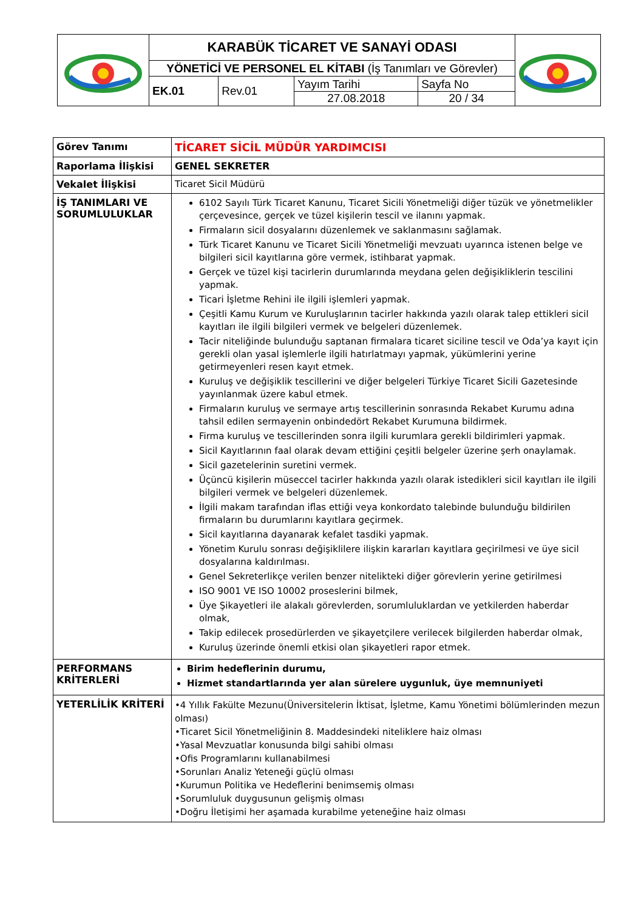| | KARABÜK TİCARET VE SANAYİ ODASI | | | | |
| | YÖNETİCİ VE PERSONEL EL KİTABI (İş Tanımları ve Görevler) | | | | |
| | EK.01 | Rev.01 | Yayım Tarihi 27.08.2018 | Sayfa No 20 / 34 | |
| Görev Tanımı | TİCARET SİCİL MÜDÜR YARDIMCISI |
| Raporlama İlişkisi | GENEL SEKRETER |
| Vekalet İlişkisi | Ticaret Sicil Müdürü |
| İŞ TANIMLARI VE SORUMLULUKLAR | 6102 Sayılı Türk Ticaret Kanunu, Ticaret Sicili Yönetmeliği diğer tüzük ve yönetmelikler çerçevesince, gerçek ve tüzel kişilerin tescil ve ilanını yapmak. Firmaların sicil dosyalarını düzenlemek ve saklanmasını sağlamak. Türk Ticaret Kanunu ve Ticaret Sicili Yönetmeliği mevzuatı uyarınca istenen belge ve bilgileri sicil kayıtlarına göre vermek, istihbarat yapmak. Gerçek ve tüzel kişi tacirlerin durumlarında meydana gelen değişikliklerin tescilini yapmak. Ticari İşletme Rehini ile ilgili işlemleri yapmak. Çeşitli Kamu Kurum ve Kuruluşlarının tacirler hakkında yazılı olarak talep ettikleri sicil kayıtları ile ilgili bilgileri vermek ve belgeleri düzenlemek. Tacir niteliğinde bulunduğu saptanan firmalara ticaret siciline tescil ve Oda’ya kayıt için gerekli olan yasal işlemlerle ilgili hatırlatmayı yapmak, yükümlerini yerine getirmeyenleri resen kayıt etmek. Kuruluş ve değişiklik tescillerini ve diğer belgeleri Türkiye Ticaret Sicili Gazetesinde yayınlanmak üzere kabul etmek. Firmaların kuruluş ve sermaye artış tescillerinin sonrasında Rekabet Kurumu adına tahsil edilen sermayenin onbindedört Rekabet Kurumuna bildirmek. Firma kuruluş ve tescillerinden sonra ilgili kurumlara gerekli bildirimleri yapmak. Sicil Kayıtlarının faal olarak devam ettiğini çeşitli belgeler üzerine şerh onaylamak. Sicil gazetelerinin suretini vermek. Üçüncü kişilerin müseccel tacirler hakkında yazılı olarak istedikleri sicil kayıtları ile ilgili bilgileri vermek ve belgeleri düzenlemek. İlgili makam tarafından iflas ettiği veya konkordato talebinde bulunduğu bildirilen firmaların bu durumlarını kayıtlara geçirmek. Sicil kayıtlarına dayanarak kefalet tasdiki yapmak. Yönetim Kurulu sonrası değişiklilere ilişkin kararları kayıtlara geçirilmesi ve üye sicil dosyalarına kaldırılması. Genel Sekreterlikçe verilen benzer nitelikteki diğer görevlerin yerine getirilmesi ISO 9001 VE ISO 10002 proseslerini bilmek, Üye Şikayetleri ile alakalı görevlerden, sorumluluklardan ve yetkilerden haberdar olmak, Takip edilecek prosedürlerden ve şikayetçilere verilecek bilgilerden haberdar olmak, Kuruluş üzerinde önemli etkisi olan şikayetleri rapor etmek. |
| PERFORMANS KRİTERLERİ | Birim hedeflerinin durumu, Hizmet standartlarında yer alan sürelere uygunluk, üye memnuniyeti |
| YETERLİLİK KRİTERİ | •4 Yıllık Fakülte Mezunu(Üniversitelerin İktisat, İşletme, Kamu Yönetimi bölümlerinden mezun olması) •Ticaret Sicil Yönetmeliğinin 8. Maddesindeki niteliklere haiz olması •Yasal Mevzuatlar konusunda bilgi sahibi olması •Ofis Programlarını kullanabilmesi •Sorunları Analiz Yeteneği güçlü olması •Kurumun Politika ve Hedeflerini benimsemiş olması •Sorumluluk duygusunun gelişmiş olması •Doğru İletişimi her aşamada kurabilme yeteneğine haiz olması |